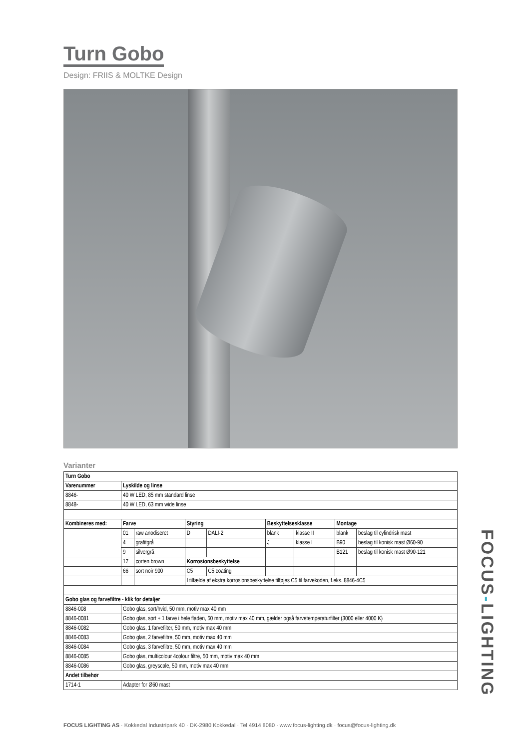Turn Gobo
Design: FRIIS & MOLTKE Design
Varianter
| Turn Gobo | | | | | | | | |
| --- | --- | --- | --- | --- | --- | --- | --- | --- |
| Varenummer | Lyskilde og linse | | | | | | | |
| 8846- | 40 W LED, 85 mm standard linse | | | | | | | |
| 8848- | 40 W LED, 63 mm wide linse | | | | | | | |
| Kombineres med: | Farve | | Styring | | Beskyttelsesklasse | | Montage | |
| | 01 | raw anodiseret | D | DALI-2 | blank | klasse II | blank | beslag til cylindrisk mast |
| | 4 | grafitgrå | | | J | klasse I | B90 | beslag til konisk mast Ø60-90 |
| | 9 | silvergrå | | | | | B121 | beslag til konisk mast Ø90-121 |
| | 17 | corten brown | Korrosionsbeskyttelse | | | | | |
| | 66 | sort noir 900 | C5 | C5 coating | | | | |
| | | | I tilfælde af ekstra korrosionsbeskyttelse tilføjes C5 til farvekoden, f.eks. 8846-4C5 | | | | | |
| Gobo glas og farvefiltre - klik for detaljer | | | | | | | | |
| 8846-008 | Gobo glas, sort/hvid, 50 mm, motiv max 40 mm | | | | | | | |
| 8846-0081 | Gobo glas, sort + 1 farve i hele fladen, 50 mm, motiv max 40 mm, gælder også farvetemperaturfilter (3000 eller 4000 K) | | | | | | | |
| 8846-0082 | Gobo glas, 1 farvefilter, 50 mm, motiv max 40 mm | | | | | | | |
| 8846-0083 | Gobo glas, 2 farvefiltre, 50 mm, motiv max 40 mm | | | | | | | |
| 8846-0084 | Gobo glas, 3 farvefiltre, 50 mm, motiv max 40 mm | | | | | | | |
| 8846-0085 | Gobo glas, multicolour 4colour filtre, 50 mm, motiv max 40 mm | | | | | | | |
| 8846-0086 | Gobo glas, greyscale, 50 mm, motiv max 40 mm | | | | | | | |
| Andet tilbehør | | | | | | | | |
| 1714-1 | Adapter for Ø60 mast | | | | | | | |
FOCUS LIGHTING AS · Kokkedal Industripark 40 · DK-2980 Kokkedal · Tel 4914 8080 · www.focus-lighting.dk · focus@focus-lighting.dk
FOCUS-LIGHTING